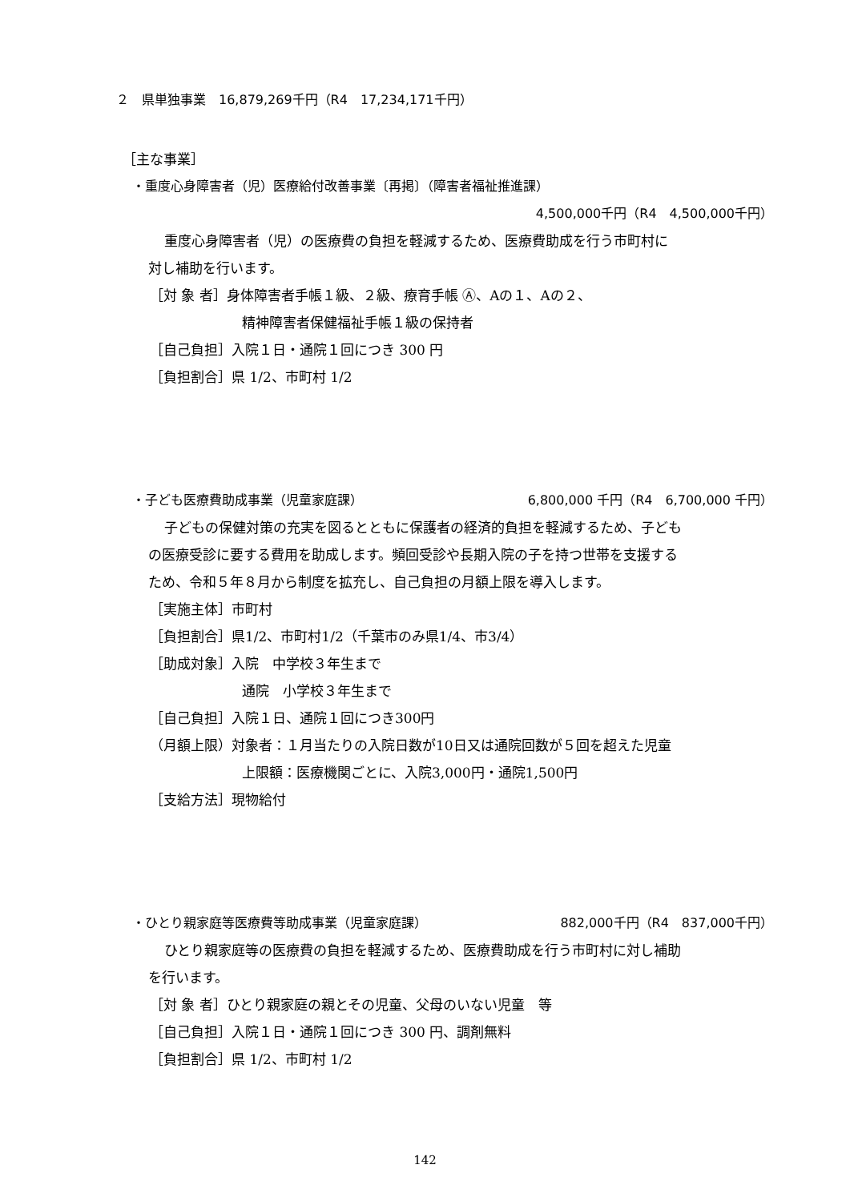２　県単独事業　16,879,269千円（R4　17,234,171千円）
［主な事業］
・重度心身障害者（児）医療給付改善事業〔再掲〕（障害者福祉推進課）
4,500,000千円（R4　4,500,000千円）
重度心身障害者（児）の医療費の負担を軽減するため、医療費助成を行う市町村に
対し補助を行います。
［対 象 者］身体障害者手帳１級、２級、療育手帳 Ⓐ、Aの１、Aの２、
精神障害者保健福祉手帳１級の保持者
［自己負担］入院１日・通院１回につき 300 円
［負担割合］県 1/2、市町村 1/2
・子ども医療費助成事業（児童家庭課） 6,800,000 千円（R4　6,700,000 千円）
子どもの保健対策の充実を図るとともに保護者の経済的負担を軽減するため、子ども
の医療受診に要する費用を助成します。頻回受診や長期入院の子を持つ世帯を支援する
ため、令和５年８月から制度を拡充し、自己負担の月額上限を導入します。
［実施主体］市町村
［負担割合］県1/2、市町村1/2（千葉市のみ県1/4、市3/4）
［助成対象］入院　中学校３年生まで
通院　小学校３年生まで
［自己負担］入院１日、通院１回につき300円
（月額上限）対象者：１月当たりの入院日数が10日又は通院回数が５回を超えた児童
上限額：医療機関ごとに、入院3,000円・通院1,500円
［支給方法］現物給付
・ひとり親家庭等医療費等助成事業（児童家庭課） 882,000千円（R4　837,000千円）
ひとり親家庭等の医療費の負担を軽減するため、医療費助成を行う市町村に対し補助
を行います。
［対 象 者］ひとり親家庭の親とその児童、父母のいない児童　等
［自己負担］入院１日・通院１回につき 300 円、調剤無料
［負担割合］県 1/2、市町村 1/2
142